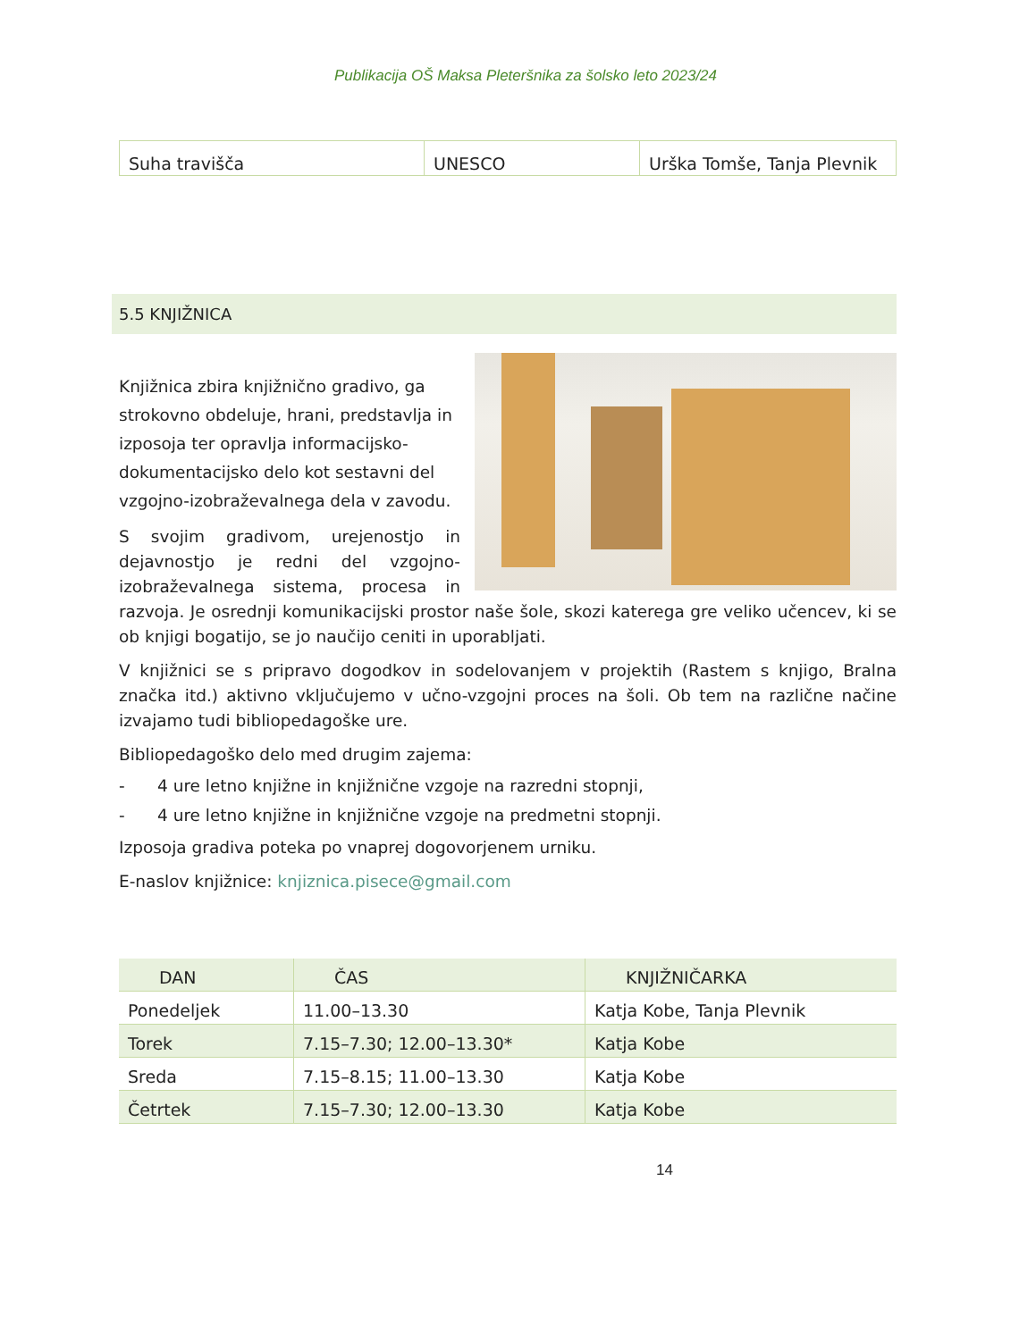Publikacija OŠ Maksa Pleteršnika za šolsko leto 2023/24
| Suha travišča | UNESCO | Urška Tomše, Tanja Plevnik |
5.5 KNJIŽNICA
Knjižnica zbira knjižnično gradivo, ga strokovno obdeluje, hrani, predstavlja in izposoja ter opravlja informacijsko-dokumentacijsko delo kot sestavni del vzgojno-izobraževalnega dela v zavodu.
S svojim gradivom, urejenostjo in dejavnostjo je redni del vzgojno-izobraževalnega sistema, procesa in razvoja. Je osrednji komunikacijski prostor naše šole, skozi katerega gre veliko učencev, ki se ob knjigi bogatijo, se jo naučijo ceniti in uporabljati.
V knjižnici se s pripravo dogodkov in sodelovanjem v projektih (Rastem s knjigo, Bralna značka itd.) aktivno vključujemo v učno-vzgojni proces na šoli. Ob tem na različne načine izvajamo tudi bibliopedagoške ure.
Bibliopedagoško delo med drugim zajema:
- 4 ure letno knjižne in knjižnične vzgoje na razredni stopnji,
- 4 ure letno knjižne in knjižnične vzgoje na predmetni stopnji.
Izposoja gradiva poteka po vnaprej dogovorjenem urniku.
E-naslov knjižnice: knjiznica.pisece@gmail.com
| DAN | ČAS | KNJIŽNIČARKA |
| --- | --- | --- |
| Ponedeljek | 11.00–13.30 | Katja Kobe, Tanja Plevnik |
| Torek | 7.15–7.30; 12.00–13.30* | Katja Kobe |
| Sreda | 7.15–8.15; 11.00–13.30 | Katja Kobe |
| Četrtek | 7.15–7.30; 12.00–13.30 | Katja Kobe |
14